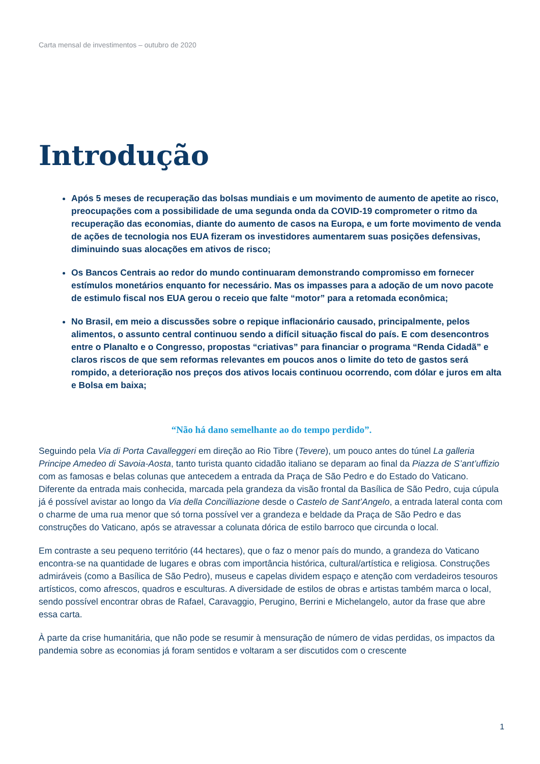Carta mensal de investimentos – outubro de 2020
Introdução
Após 5 meses de recuperação das bolsas mundiais e um movimento de aumento de apetite ao risco, preocupações com a possibilidade de uma segunda onda da COVID-19 comprometer o ritmo da recuperação das economias, diante do aumento de casos na Europa, e um forte movimento de venda de ações de tecnologia nos EUA fizeram os investidores aumentarem suas posições defensivas, diminuindo suas alocações em ativos de risco;
Os Bancos Centrais ao redor do mundo continuaram demonstrando compromisso em fornecer estímulos monetários enquanto for necessário. Mas os impasses para a adoção de um novo pacote de estimulo fiscal nos EUA gerou o receio que falte “motor” para a retomada econômica;
No Brasil, em meio a discussões sobre o repique inflacionário causado, principalmente, pelos alimentos, o assunto central continuou sendo a difícil situação fiscal do país. E com desencontros entre o Planalto e o Congresso, propostas “criativas” para financiar o programa “Renda Cidadã” e claros riscos de que sem reformas relevantes em poucos anos o limite do teto de gastos será rompido, a deterioração nos preços dos ativos locais continuou ocorrendo, com dólar e juros em alta e Bolsa em baixa;
“Não há dano semelhante ao do tempo perdido”.
Seguindo pela Via di Porta Cavalleggeri em direção ao Rio Tibre (Tevere), um pouco antes do túnel La galleria Principe Amedeo di Savoia-Aosta, tanto turista quanto cidadão italiano se deparam ao final da Piazza de S’ant’uffizio com as famosas e belas colunas que antecedem a entrada da Praça de São Pedro e do Estado do Vaticano. Diferente da entrada mais conhecida, marcada pela grandeza da visão frontal da Basílica de São Pedro, cuja cúpula já é possível avistar ao longo da Via della Concilliazione desde o Castelo de Sant’Angelo, a entrada lateral conta com o charme de uma rua menor que só torna possível ver a grandeza e beldade da Praça de São Pedro e das construções do Vaticano, após se atravessar a colunata dórica de estilo barroco que circunda o local.
Em contraste a seu pequeno território (44 hectares), que o faz o menor país do mundo, a grandeza do Vaticano encontra-se na quantidade de lugares e obras com importância histórica, cultural/artística e religiosa. Construções admiráveis (como a Basílica de São Pedro), museus e capelas dividem espaço e atenção com verdadeiros tesouros artísticos, como afrescos, quadros e esculturas. A diversidade de estilos de obras e artistas também marca o local, sendo possível encontrar obras de Rafael, Caravaggio, Perugino, Berrini e Michelangelo, autor da frase que abre essa carta.
À parte da crise humanitária, que não pode se resumir à mensuração de número de vidas perdidas, os impactos da pandemia sobre as economias já foram sentidos e voltaram a ser discutidos com o crescente
1